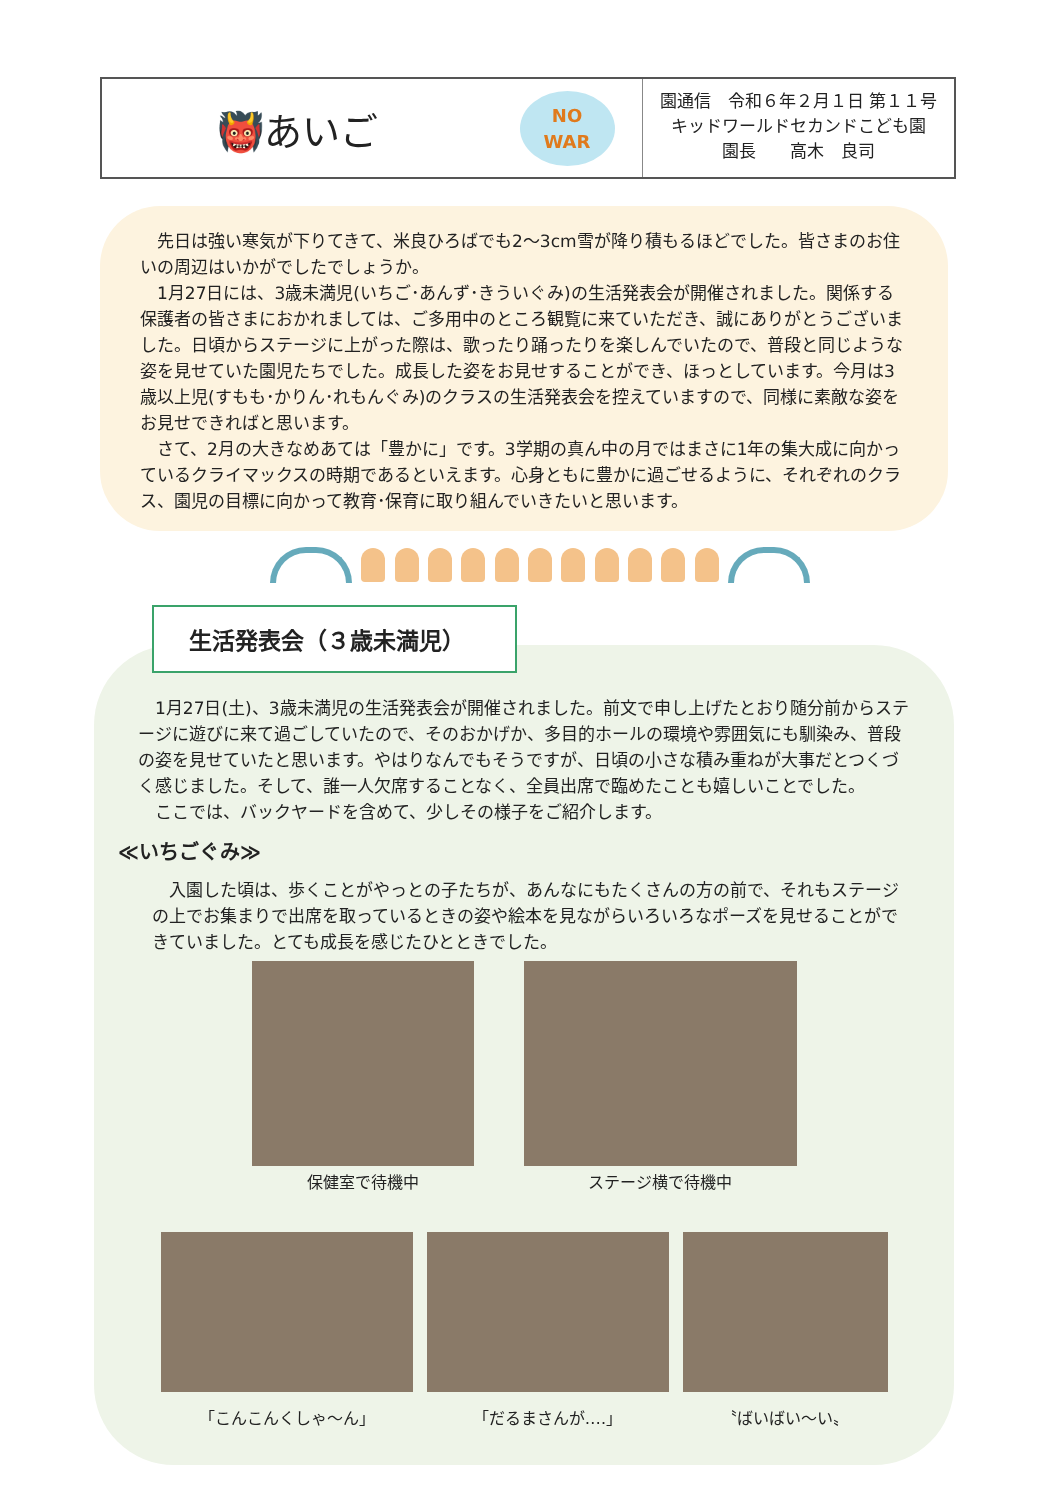👹あいご
NO
WAR
園通信　令和６年２月１日 第１１号
キッドワールドセカンドこども園
園長　　高木　良司
先日は強い寒気が下りてきて、米良ひろばでも2～3cm雪が降り積もるほどでした。皆さまのお住いの周辺はいかがでしたでしょうか。
1月27日には、3歳未満児(いちご･あんず･きういぐみ)の生活発表会が開催されました。関係する保護者の皆さまにおかれましては、ご多用中のところ観覧に来ていただき、誠にありがとうございました。日頃からステージに上がった際は、歌ったり踊ったりを楽しんでいたので、普段と同じような姿を見せていた園児たちでした。成長した姿をお見せすることができ、ほっとしています。今月は3歳以上児(すもも･かりん･れもんぐみ)のクラスの生活発表会を控えていますので、同様に素敵な姿をお見せできればと思います。
さて、2月の大きなめあては「豊かに」です。3学期の真ん中の月ではまさに1年の集大成に向かっているクライマックスの時期であるといえます。心身ともに豊かに過ごせるように、それぞれのクラス、園児の目標に向かって教育･保育に取り組んでいきたいと思います。
1月27日(土)、3歳未満児の生活発表会が開催されました。前文で申し上げたとおり随分前からステージに遊びに来て過ごしていたので、そのおかげか、多目的ホールの環境や雰囲気にも馴染み、普段の姿を見せていたと思います。やはりなんでもそうですが、日頃の小さな積み重ねが大事だとつくづく感じました。そして、誰一人欠席することなく、全員出席で臨めたことも嬉しいことでした。
ここでは、バックヤードを含めて、少しその様子をご紹介します。
≪いちごぐみ≫
入園した頃は、歩くことがやっとの子たちが、あんなにもたくさんの方の前で、それもステージの上でお集まりで出席を取っているときの姿や絵本を見ながらいろいろなポーズを見せることができていました。とても成長を感じたひとときでした。
保健室で待機中 ステージ横で待機中
「こんこんくしゃ～ん」 「だるまさんが‥‥」 〝ばいばい～い〟
生活発表会（３歳未満児）